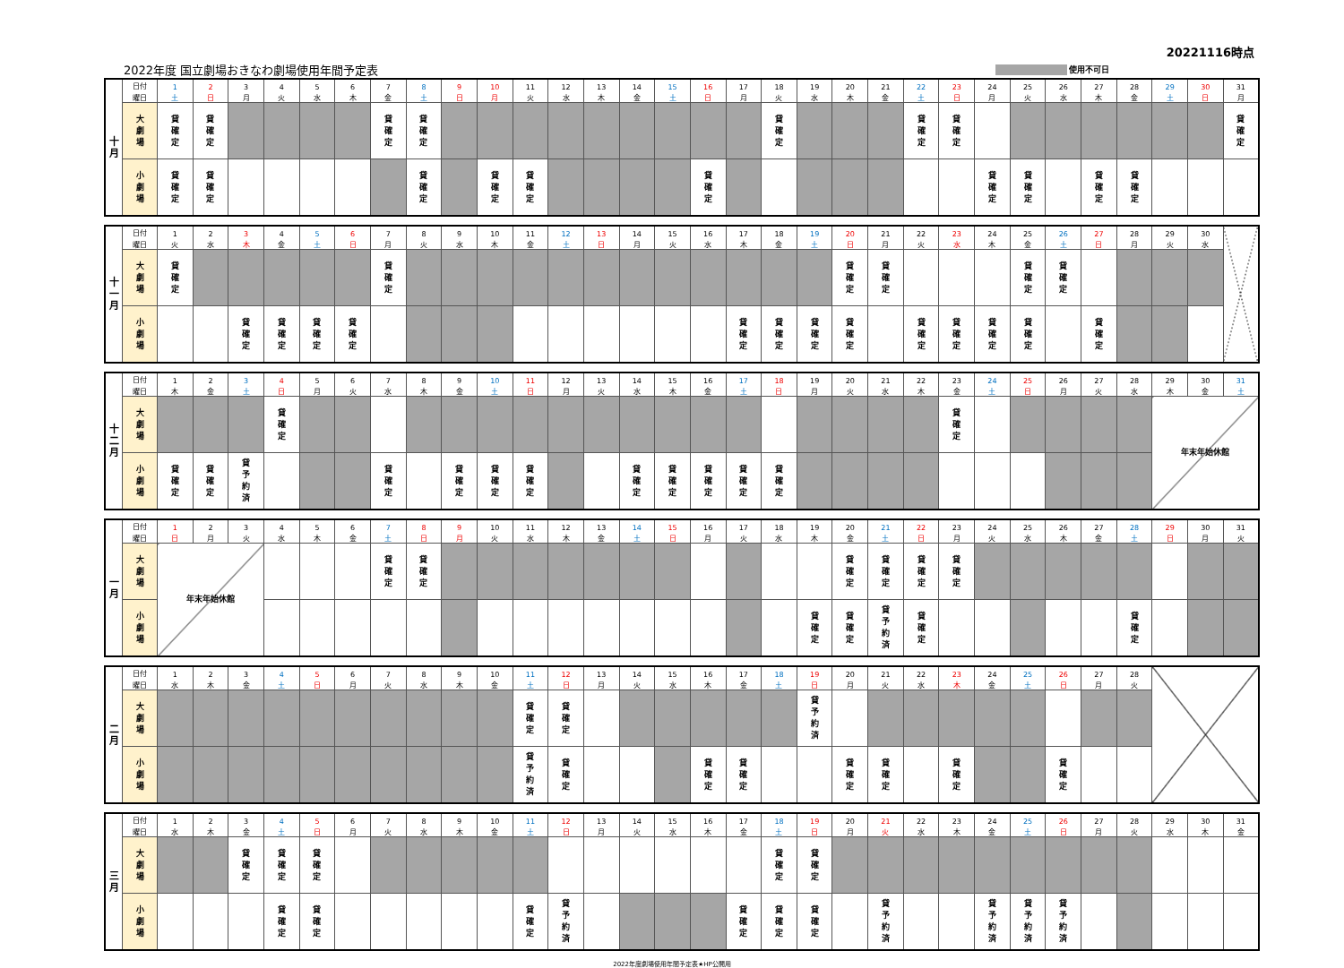20221116時点
2022年度 国立劇場おきなわ劇場使用年間予定表 使用不可日
| 十 月 | 日付 | 1 | 2 | 3 | 4 | 5 | 6 | 7 | 8 | 9 | 10 | 11 | 12 | 13 | 14 | 15 | 16 | 17 | 18 | 19 | 20 | 21 | 22 | 23 | 24 | 25 | 26 | 27 | 28 | 29 | 30 | 31 |
| | 曜日 | 土 | 日 | 月 | 火 | 水 | 木 | 金 | 土 | 日 | 月 | 火 | 水 | 木 | 金 | 土 | 日 | 月 | 火 | 水 | 木 | 金 | 土 | 日 | 月 | 火 | 水 | 木 | 金 | 土 | 日 | 月 |
| | 大 劇 場 | 貸 確 定 | 貸 確 定 | | | | | 貸 確 定 | 貸 確 定 | | | | | | | | | | 貸 確 定 | | | | 貸 確 定 | 貸 確 定 | | | | | | | | 貸 確 定 |
| | 小 劇 場 | 貸 確 定 | 貸 確 定 | | | | | | 貸 確 定 | | 貸 確 定 | 貸 確 定 | | | | | 貸 確 定 | | | | | | | | 貸 確 定 | 貸 確 定 | | 貸 確 定 | 貸 確 定 | | | |
| 十 一 月 | 日付 | 1 | 2 | 3 | 4 | 5 | 6 | 7 | 8 | 9 | 10 | 11 | 12 | 13 | 14 | 15 | 16 | 17 | 18 | 19 | 20 | 21 | 22 | 23 | 24 | 25 | 26 | 27 | 28 | 29 | 30 | |
| | 曜日 | 火 | 水 | 木 | 金 | 土 | 日 | 月 | 火 | 水 | 木 | 金 | 土 | 日 | 月 | 火 | 水 | 木 | 金 | 土 | 日 | 月 | 火 | 水 | 木 | 金 | 土 | 日 | 月 | 火 | 水 | |
| | 大 劇 場 | 貸 確 定 | | | | | | 貸 確 定 | | | | | | | | | | | | | 貸 確 定 | 貸 確 定 | | | | 貸 確 定 | 貸 確 定 | | | | | |
| | 小 劇 場 | | | 貸 確 定 | 貸 確 定 | 貸 確 定 | 貸 確 定 | | | | | | | | | | | 貸 確 定 | 貸 確 定 | 貸 確 定 | 貸 確 定 | | 貸 確 定 | 貸 確 定 | 貸 確 定 | 貸 確 定 | | 貸 確 定 | | | | |
| 十 二 月 | 日付 | 1 | 2 | 3 | 4 | 5 | 6 | 7 | 8 | 9 | 10 | 11 | 12 | 13 | 14 | 15 | 16 | 17 | 18 | 19 | 20 | 21 | 22 | 23 | 24 | 25 | 26 | 27 | 28 | 29 | 30 | 31 |
| | 曜日 | 木 | 金 | 土 | 日 | 月 | 火 | 水 | 木 | 金 | 土 | 日 | 月 | 火 | 水 | 木 | 金 | 土 | 日 | 月 | 火 | 水 | 木 | 金 | 土 | 日 | 月 | 火 | 水 | 木 | 金 | 土 |
| | 大 劇 場 | | | | 貸 確 定 | | | | | | | | | | | | | | | | | | | 貸 確 定 | | | | | | 年末年始休館 | | |
| | 小 劇 場 | 貸 確 定 | 貸 確 定 | 貸 予 約 済 | | | | 貸 確 定 | | 貸 確 定 | 貸 確 定 | 貸 確 定 | | | 貸 確 定 | 貸 確 定 | 貸 確 定 | 貸 確 定 | 貸 確 定 | | | | | | | | | | | | | |
| 一 月 | 日付 | 1 | 2 | 3 | 4 | 5 | 6 | 7 | 8 | 9 | 10 | 11 | 12 | 13 | 14 | 15 | 16 | 17 | 18 | 19 | 20 | 21 | 22 | 23 | 24 | 25 | 26 | 27 | 28 | 29 | 30 | 31 |
| | 曜日 | 日 | 月 | 火 | 水 | 木 | 金 | 土 | 日 | 月 | 火 | 水 | 木 | 金 | 土 | 日 | 月 | 火 | 水 | 木 | 金 | 土 | 日 | 月 | 火 | 水 | 木 | 金 | 土 | 日 | 月 | 火 |
| | 大 劇 場 | 年末年始休館 | | | | | | 貸 確 定 | 貸 確 定 | | | | | | | | | | | | 貸 確 定 | 貸 確 定 | 貸 確 定 | 貸 確 定 | | | | | | | | |
| | 小 劇 場 | | | | | | | | | | | | | | | | | | | 貸 確 定 | 貸 確 定 | 貸 予 約 済 | 貸 確 定 | | | | | | 貸 確 定 | | | |
| 二 月 | 日付 | 1 | 2 | 3 | 4 | 5 | 6 | 7 | 8 | 9 | 10 | 11 | 12 | 13 | 14 | 15 | 16 | 17 | 18 | 19 | 20 | 21 | 22 | 23 | 24 | 25 | 26 | 27 | 28 | |
| | 曜日 | 水 | 木 | 金 | 土 | 日 | 月 | 火 | 水 | 木 | 金 | 土 | 日 | 月 | 火 | 水 | 木 | 金 | 土 | 日 | 月 | 火 | 水 | 木 | 金 | 土 | 日 | 月 | 火 | |
| | 大 劇 場 | | | | | | | | | | | 貸 確 定 | 貸 確 定 | | | | | | | 貸 予 約 済 | | | | | | | | | | |
| | 小 劇 場 | | | | | | | | | | | 貸 予 約 済 | 貸 確 定 | | | | 貸 確 定 | 貸 確 定 | | | 貸 確 定 | 貸 確 定 | | 貸 確 定 | | | 貸 確 定 | | | |
| 三 月 | 日付 | 1 | 2 | 3 | 4 | 5 | 6 | 7 | 8 | 9 | 10 | 11 | 12 | 13 | 14 | 15 | 16 | 17 | 18 | 19 | 20 | 21 | 22 | 23 | 24 | 25 | 26 | 27 | 28 | 29 | 30 | 31 |
| | 曜日 | 水 | 木 | 金 | 土 | 日 | 月 | 火 | 水 | 木 | 金 | 土 | 日 | 月 | 火 | 水 | 木 | 金 | 土 | 日 | 月 | 火 | 水 | 木 | 金 | 土 | 日 | 月 | 火 | 水 | 木 | 金 |
| | 大 劇 場 | | | 貸 確 定 | 貸 確 定 | 貸 確 定 | | | | | | | | | | | | | 貸 確 定 | 貸 確 定 | | | | | | | | | | | | |
| | 小 劇 場 | | | | 貸 確 定 | 貸 確 定 | | | | | | 貸 確 定 | 貸 予 約 済 | | | | | 貸 確 定 | 貸 確 定 | 貸 確 定 | | 貸 予 約 済 | | | 貸 予 約 済 | 貸 予 約 済 | 貸 予 約 済 | | | | | |
2022年度劇場使用年間予定表★HP公開用